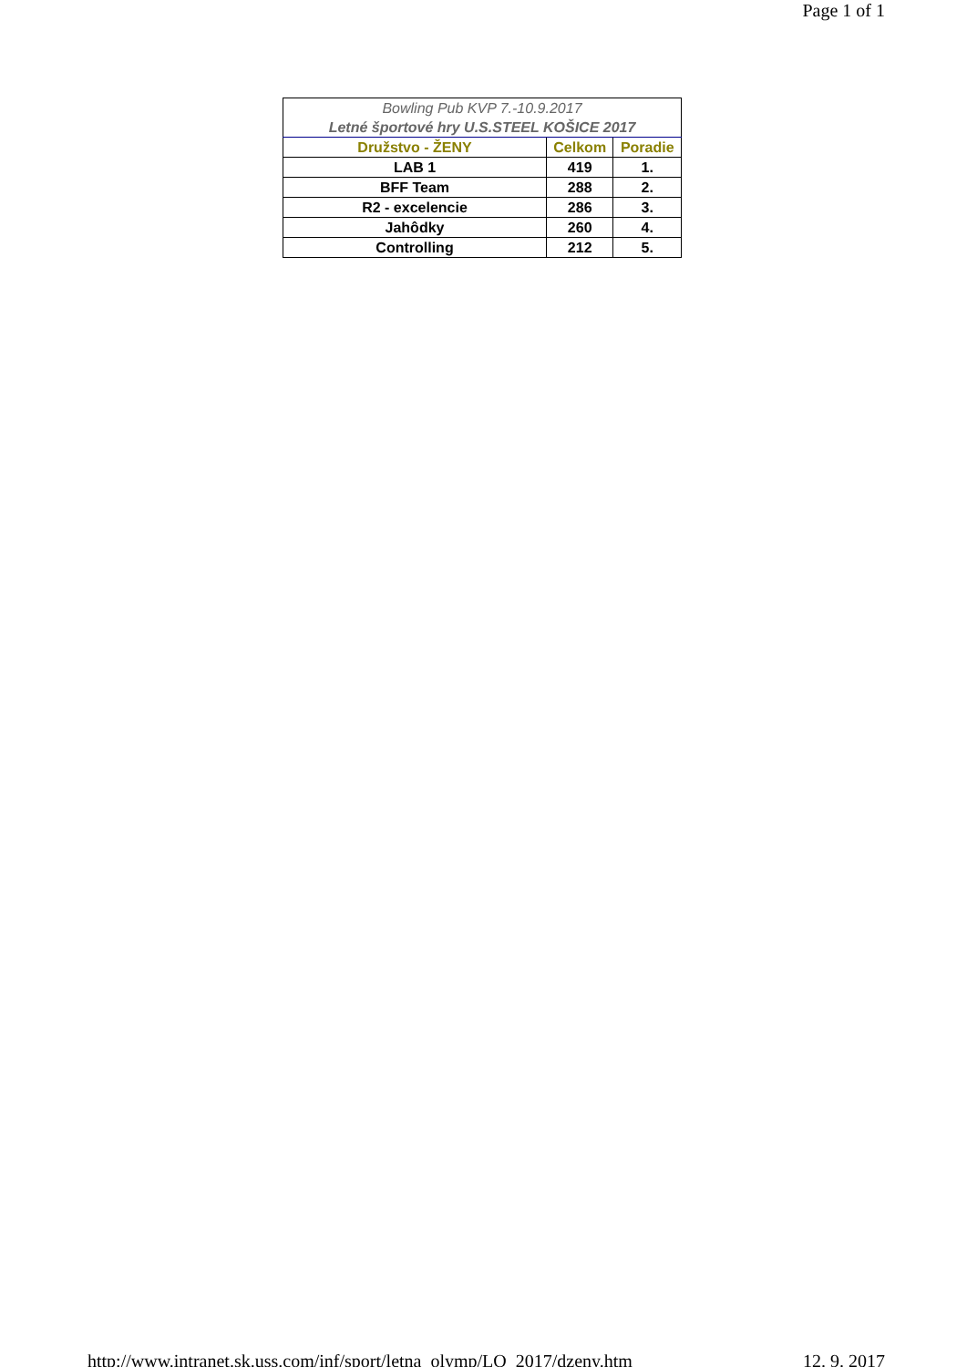Page 1 of 1
| Bowling Pub KVP 7.-10.9.2017 | | |
| Letné športové hry U.S.STEEL KOŠICE 2017 | | |
| Družstvo - ŽENY | Celkom | Poradie |
| LAB 1 | 419 | 1. |
| BFF Team | 288 | 2. |
| R2 - excelencie | 286 | 3. |
| Jahôdky | 260 | 4. |
| Controlling | 212 | 5. |
http://www.intranet.sk.uss.com/inf/sport/letna_olymp/LO_2017/dzeny.htm 12. 9. 2017